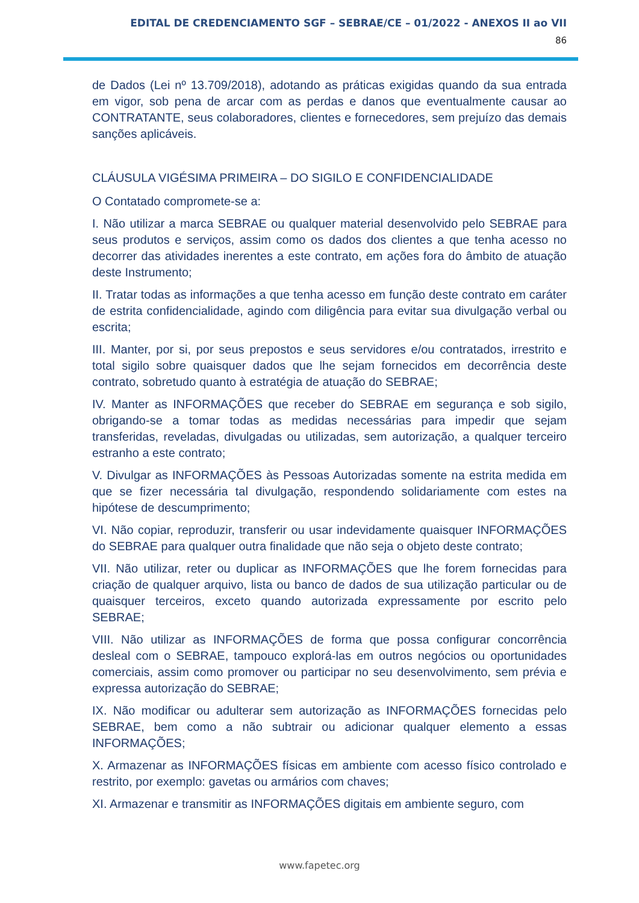EDITAL DE CREDENCIAMENTO SGF – SEBRAE/CE – 01/2022 - ANEXOS II ao VII
86
de Dados (Lei nº 13.709/2018), adotando as práticas exigidas quando da sua entrada em vigor, sob pena de arcar com as perdas e danos que eventualmente causar ao CONTRATANTE, seus colaboradores, clientes e fornecedores, sem prejuízo das demais sanções aplicáveis.
CLÁUSULA VIGÉSIMA PRIMEIRA – DO SIGILO E CONFIDENCIALIDADE
O Contatado compromete-se a:
I. Não utilizar a marca SEBRAE ou qualquer material desenvolvido pelo SEBRAE para seus produtos e serviços, assim como os dados dos clientes a que tenha acesso no decorrer das atividades inerentes a este contrato, em ações fora do âmbito de atuação deste Instrumento;
II. Tratar todas as informações a que tenha acesso em função deste contrato em caráter de estrita confidencialidade, agindo com diligência para evitar sua divulgação verbal ou escrita;
III. Manter, por si, por seus prepostos e seus servidores e/ou contratados, irrestrito e total sigilo sobre quaisquer dados que lhe sejam fornecidos em decorrência deste contrato, sobretudo quanto à estratégia de atuação do SEBRAE;
IV. Manter as INFORMAÇÕES que receber do SEBRAE em segurança e sob sigilo, obrigando-se a tomar todas as medidas necessárias para impedir que sejam transferidas, reveladas, divulgadas ou utilizadas, sem autorização, a qualquer terceiro estranho a este contrato;
V. Divulgar as INFORMAÇÕES às Pessoas Autorizadas somente na estrita medida em que se fizer necessária tal divulgação, respondendo solidariamente com estes na hipótese de descumprimento;
VI. Não copiar, reproduzir, transferir ou usar indevidamente quaisquer INFORMAÇÕES do SEBRAE para qualquer outra finalidade que não seja o objeto deste contrato;
VII. Não utilizar, reter ou duplicar as INFORMAÇÕES que lhe forem fornecidas para criação de qualquer arquivo, lista ou banco de dados de sua utilização particular ou de quaisquer terceiros, exceto quando autorizada expressamente por escrito pelo SEBRAE;
VIII. Não utilizar as INFORMAÇÕES de forma que possa configurar concorrência desleal com o SEBRAE, tampouco explorá-las em outros negócios ou oportunidades comerciais, assim como promover ou participar no seu desenvolvimento, sem prévia e expressa autorização do SEBRAE;
IX. Não modificar ou adulterar sem autorização as INFORMAÇÕES fornecidas pelo SEBRAE, bem como a não subtrair ou adicionar qualquer elemento a essas INFORMAÇÕES;
X. Armazenar as INFORMAÇÕES físicas em ambiente com acesso físico controlado e restrito, por exemplo: gavetas ou armários com chaves;
XI. Armazenar e transmitir as INFORMAÇÕES digitais em ambiente seguro, com
www.fapetec.org